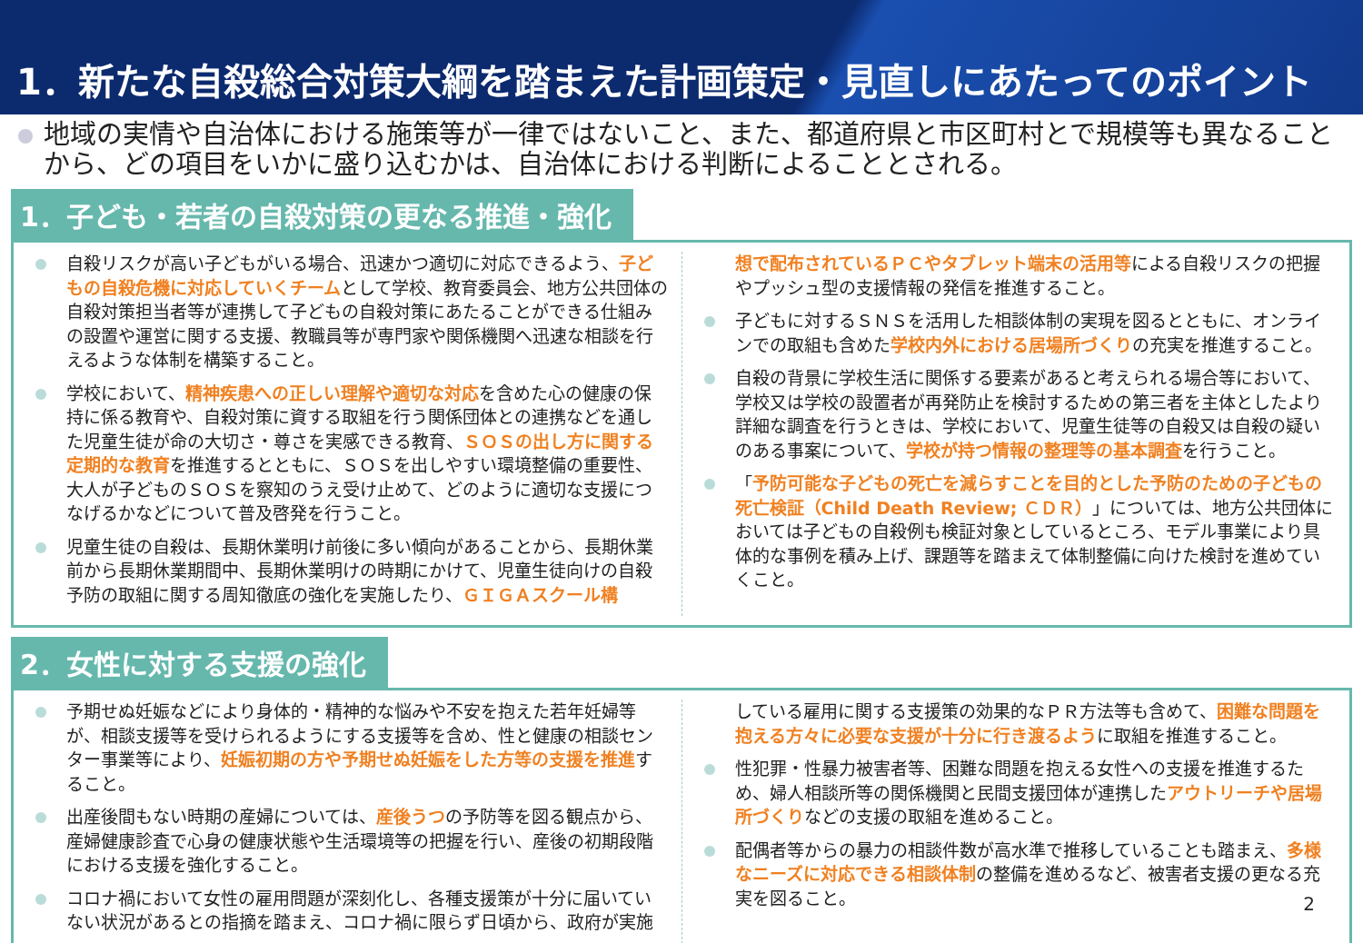1．新たな自殺総合対策大綱を踏まえた計画策定・見直しにあたってのポイント
地域の実情や自治体における施策等が一律ではないこと、また、都道府県と市区町村とで規模等も異なることから、どの項目をいかに盛り込むかは、自治体における判断によることとされる。
1．子ども・若者の自殺対策の更なる推進・強化
自殺リスクが高い子どもがいる場合、迅速かつ適切に対応できるよう、子どもの自殺危機に対応していくチームとして学校、教育委員会、地方公共団体の自殺対策担当者等が連携して子どもの自殺対策にあたることができる仕組みの設置や運営に関する支援、教職員等が専門家や関係機関へ迅速な相談を行えるような体制を構築すること。
学校において、精神疾患への正しい理解や適切な対応を含めた心の健康の保持に係る教育や、自殺対策に資する取組を行う関係団体との連携などを通した児童生徒が命の大切さ・尊さを実感できる教育、ＳＯＳの出し方に関する定期的な教育を推進するとともに、ＳＯＳを出しやすい環境整備の重要性、大人が子どものＳＯＳを察知のうえ受け止めて、どのように適切な支援につなげるかなどについて普及啓発を行うこと。
児童生徒の自殺は、長期休業明け前後に多い傾向があることから、長期休業前から長期休業期間中、長期休業明けの時期にかけて、児童生徒向けの自殺予防の取組に関する周知徹底の強化を実施したり、ＧＩＧＡスクール構
想で配布されているＰＣやタブレット端末の活用等による自殺リスクの把握やプッシュ型の支援情報の発信を推進すること。
子どもに対するＳＮＳを活用した相談体制の実現を図るとともに、オンラインでの取組も含めた学校内外における居場所づくりの充実を推進すること。
自殺の背景に学校生活に関係する要素があると考えられる場合等において、学校又は学校の設置者が再発防止を検討するための第三者を主体としたより詳細な調査を行うときは、学校において、児童生徒等の自殺又は自殺の疑いのある事案について、学校が持つ情報の整理等の基本調査を行うこと。
「予防可能な子どもの死亡を減らすことを目的とした予防のための子どもの死亡検証（Child Death Review; ＣＤＲ）」については、地方公共団体においては子どもの自殺例も検証対象としているところ、モデル事業により具体的な事例を積み上げ、課題等を踏まえて体制整備に向けた検討を進めていくこと。
2．女性に対する支援の強化
予期せぬ妊娠などにより身体的・精神的な悩みや不安を抱えた若年妊婦等が、相談支援等を受けられるようにする支援等を含め、性と健康の相談センター事業等により、妊娠初期の方や予期せぬ妊娠をした方等の支援を推進すること。
出産後間もない時期の産婦については、産後うつの予防等を図る観点から、産婦健康診査で心身の健康状態や生活環境等の把握を行い、産後の初期段階における支援を強化すること。
コロナ禍において女性の雇用問題が深刻化し、各種支援策が十分に届いていない状況があるとの指摘を踏まえ、コロナ禍に限らず日頃から、政府が実施
している雇用に関する支援策の効果的なＰＲ方法等も含めて、困難な問題を抱える方々に必要な支援が十分に行き渡るように取組を推進すること。
性犯罪・性暴力被害者等、困難な問題を抱える女性への支援を推進するため、婦人相談所等の関係機関と民間支援団体が連携したアウトリーチや居場所づくりなどの支援の取組を進めること。
配偶者等からの暴力の相談件数が高水準で推移していることも踏まえ、多様なニーズに対応できる相談体制の整備を進めるなど、被害者支援の更なる充実を図ること。
2